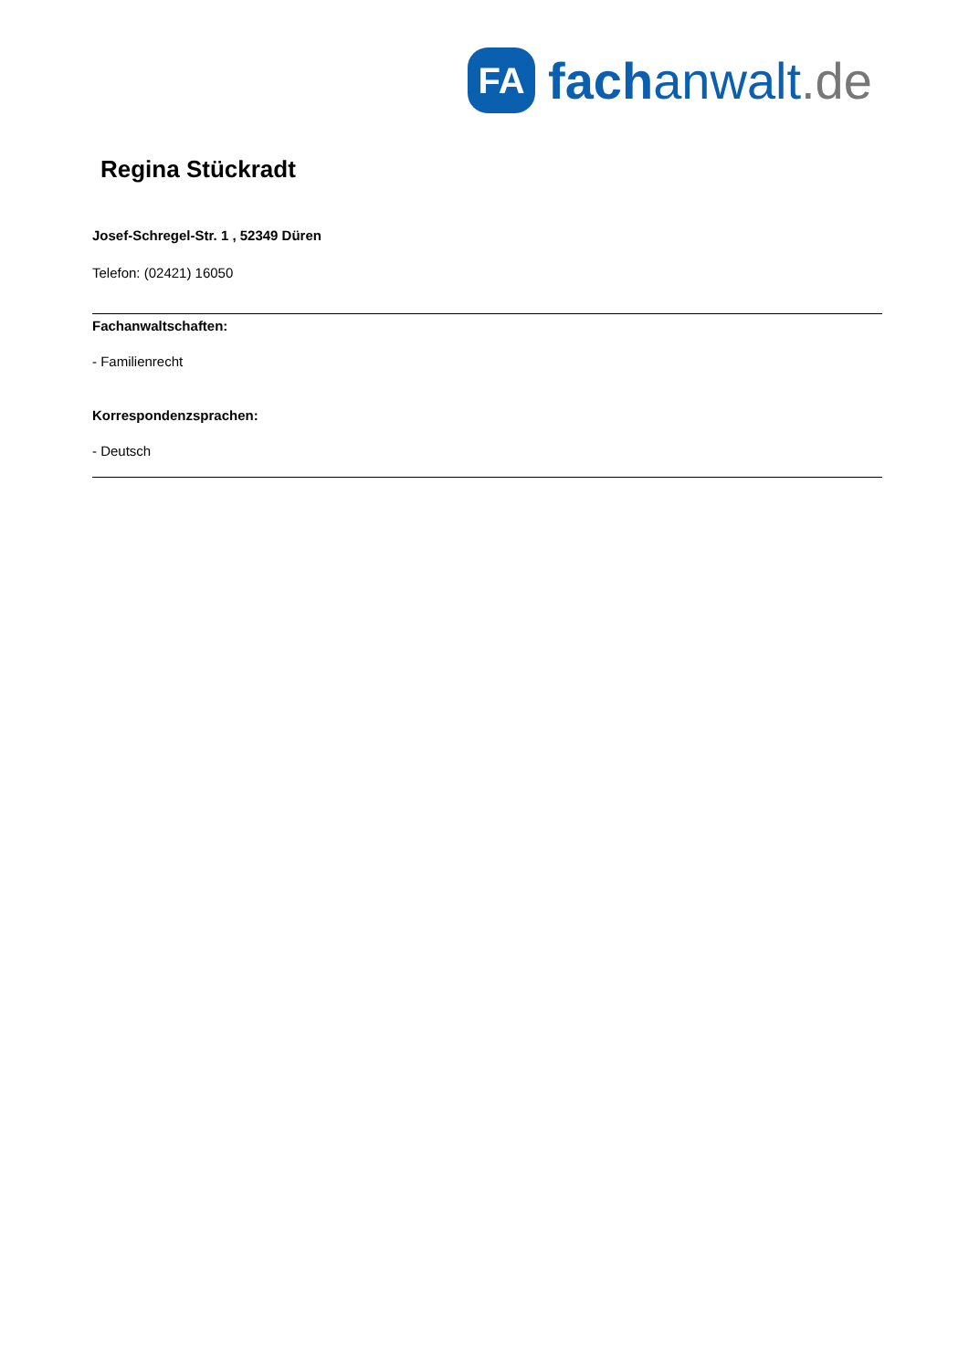FA
fachanwalt.de
Regina Stückradt
Josef-Schregel-Str. 1 , 52349 Düren
Telefon: (02421) 16050
Fachanwaltschaften:
- Familienrecht
Korrespondenzsprachen:
- Deutsch